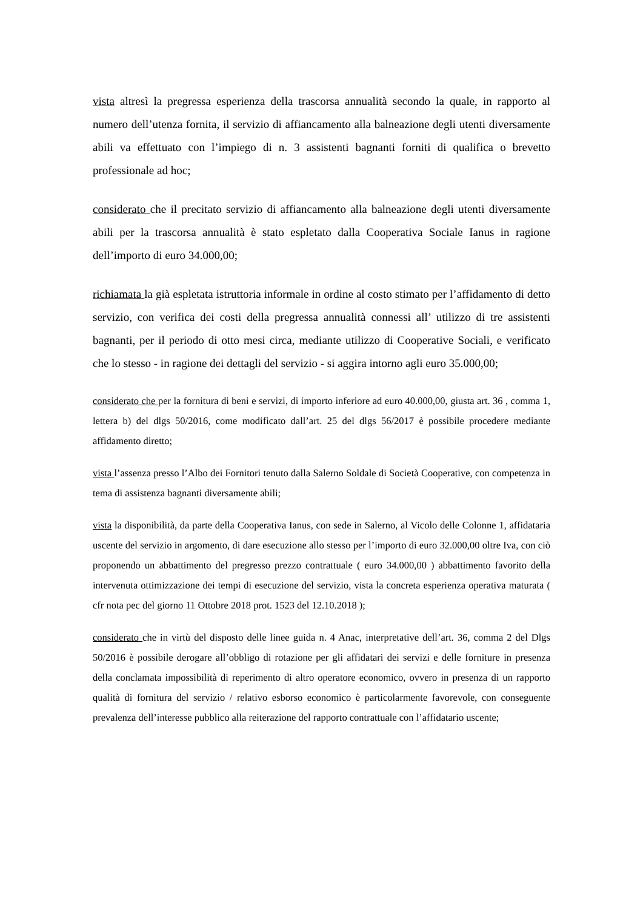vista altresì la pregressa esperienza della trascorsa annualità secondo la quale, in rapporto al numero dell’utenza fornita, il servizio di affiancamento alla balneazione degli utenti diversamente abili va effettuato con l’impiego di n. 3 assistenti bagnanti forniti di qualifica o brevetto professionale ad hoc;
considerato che il precitato servizio di affiancamento alla balneazione degli utenti diversamente abili per la trascorsa annualità è stato espletato dalla Cooperativa Sociale Ianus in ragione dell’importo di euro 34.000,00;
richiamata la già espletata istruttoria informale in ordine al costo stimato per l’affidamento di detto servizio, con verifica dei costi della pregressa annualità connessi all’ utilizzo di tre assistenti bagnanti, per il periodo di otto mesi circa, mediante utilizzo di Cooperative Sociali, e verificato che lo stesso - in ragione dei dettagli del servizio - si aggira intorno agli euro 35.000,00;
considerato che per la fornitura di beni e servizi, di importo inferiore ad euro 40.000,00, giusta art. 36 , comma 1, lettera b) del dlgs 50/2016, come modificato dall’art. 25 del dlgs 56/2017 è possibile procedere mediante affidamento diretto;
vista l’assenza presso l’Albo dei Fornitori tenuto dalla Salerno Soldale di Società Cooperative, con competenza in tema di assistenza bagnanti diversamente abili;
vista la disponibilità, da parte della Cooperativa Ianus, con sede in Salerno, al Vicolo delle Colonne 1, affidataria uscente del servizio in argomento, di dare esecuzione allo stesso per l’importo di euro 32.000,00 oltre Iva, con ciò proponendo un abbattimento del pregresso prezzo contrattuale ( euro 34.000,00 ) abbattimento favorito della intervenuta ottimizzazione dei tempi di esecuzione del servizio, vista la concreta esperienza operativa maturata ( cfr nota pec del giorno 11 Ottobre 2018 prot. 1523 del 12.10.2018 );
considerato che in virtù del disposto delle linee guida n. 4 Anac, interpretative dell’art. 36, comma 2 del Dlgs 50/2016 è possibile derogare all’obbligo di rotazione per gli affidatari dei servizi e delle forniture in presenza della conclamata impossibilità di reperimento di altro operatore economico, ovvero in presenza di un rapporto qualità di fornitura del servizio / relativo esborso economico è particolarmente favorevole, con conseguente prevalenza dell’interesse pubblico alla reiterazione del rapporto contrattuale con l’affidatario uscente;